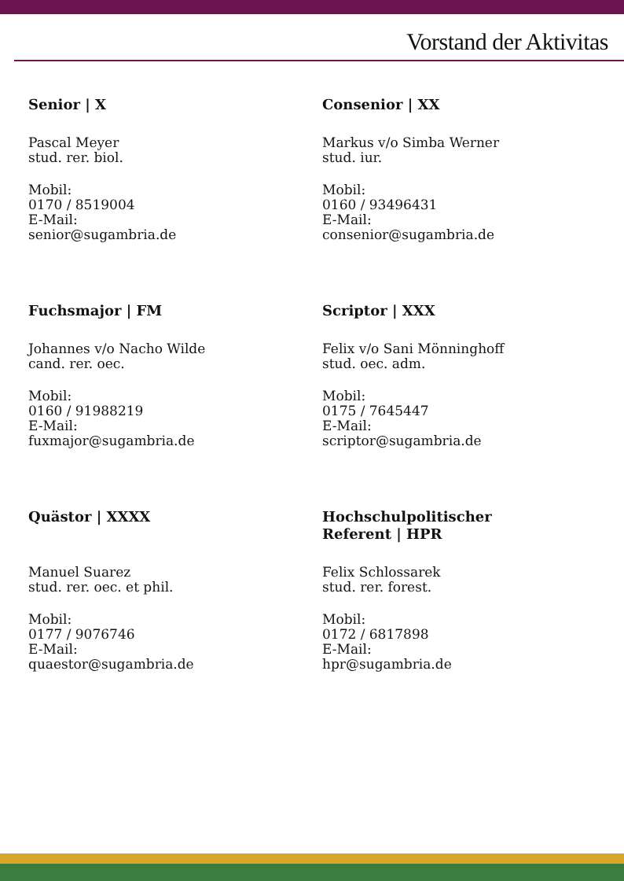Vorstand der Aktivitas
Senior | X
Pascal Meyer
stud. rer. biol.
Mobil:
0170 / 8519004
E-Mail:
senior@sugambria.de
Consenior | XX
Markus v/o Simba Werner
stud. iur.
Mobil:
0160 / 93496431
E-Mail:
consenior@sugambria.de
Fuchsmajor | FM
Johannes v/o Nacho Wilde
cand. rer. oec.
Mobil:
0160 / 91988219
E-Mail:
fuxmajor@sugambria.de
Scriptor | XXX
Felix v/o Sani Mönninghoff
stud. oec. adm.
Mobil:
0175 / 7645447
E-Mail:
scriptor@sugambria.de
Quästor | XXXX
Manuel Suarez
stud. rer. oec. et phil.
Mobil:
0177 / 9076746
E-Mail:
quaestor@sugambria.de
Hochschulpolitischer
Referent | HPR
Felix Schlossarek
stud. rer. forest.
Mobil:
0172 / 6817898
E-Mail:
hpr@sugambria.de